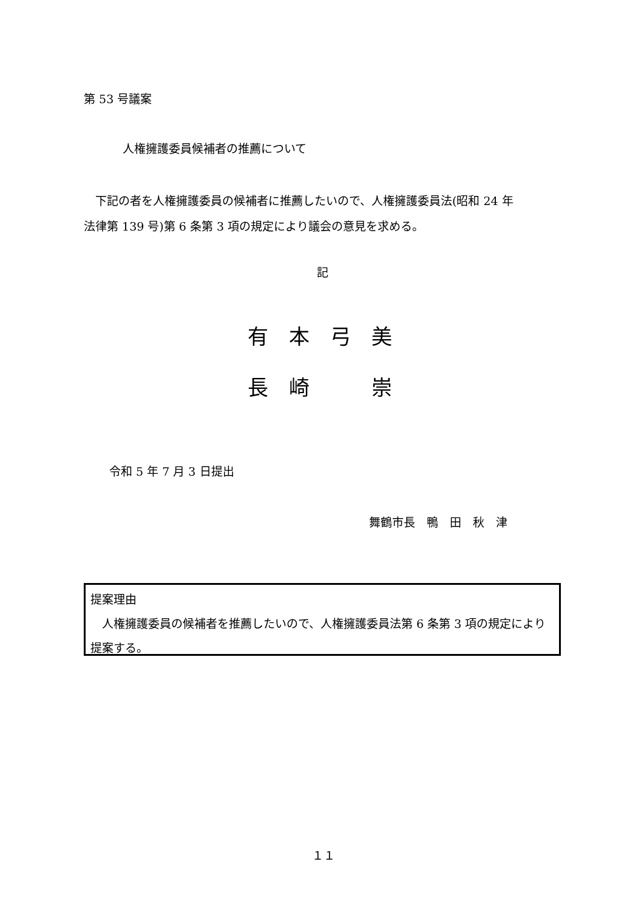第 53 号議案
人権擁護委員候補者の推薦について
　下記の者を人権擁護委員の候補者に推薦したいので、人権擁護委員法(昭和 24 年
法律第 139 号)第 6 条第 3 項の規定により議会の意見を求める。
記
有　本　弓　美
長　崎　　　崇
令和 5 年 7 月 3 日提出
舞鶴市長　鴨　田　秋　津
提案理由
　人権擁護委員の候補者を推薦したいので、人権擁護委員法第 6 条第 3 項の規定により提案する。
１１